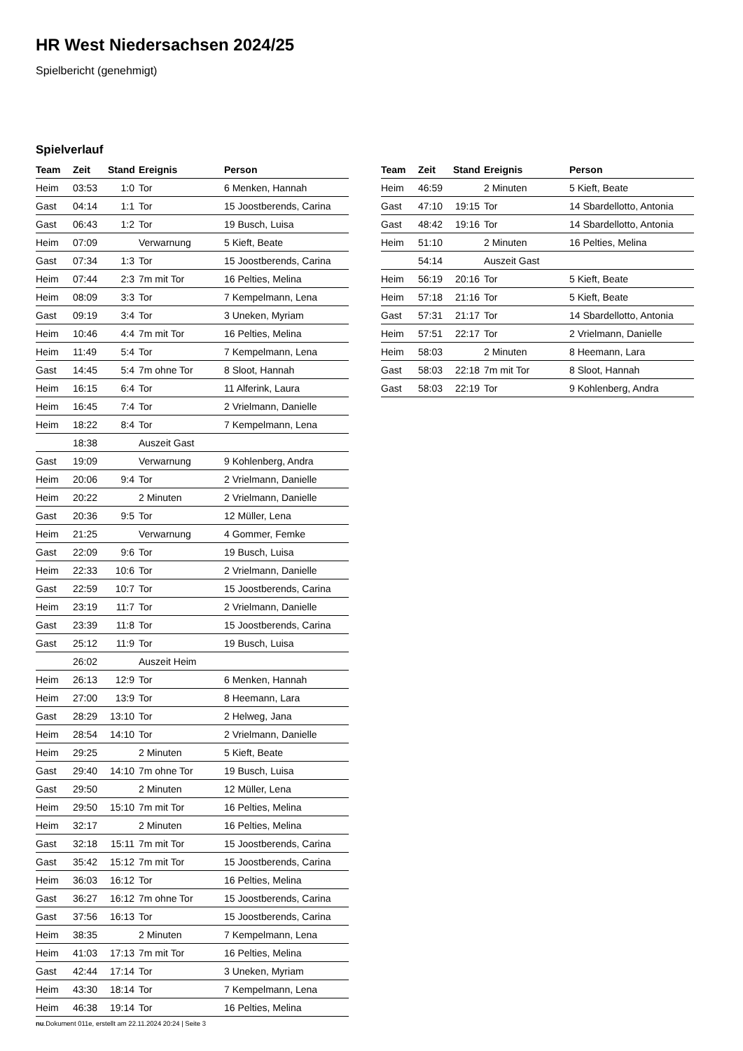HR West Niedersachsen 2024/25
Spielbericht (genehmigt)
Spielverlauf
| Team | Zeit | Stand | Ereignis | Person |
| --- | --- | --- | --- | --- |
| Heim | 03:53 | 1:0 | Tor | 6 Menken, Hannah |
| Gast | 04:14 | 1:1 | Tor | 15 Joostberends, Carina |
| Gast | 06:43 | 1:2 | Tor | 19 Busch, Luisa |
| Heim | 07:09 | | Verwarnung | 5 Kieft, Beate |
| Gast | 07:34 | 1:3 | Tor | 15 Joostberends, Carina |
| Heim | 07:44 | 2:3 | 7m mit Tor | 16 Pelties, Melina |
| Heim | 08:09 | 3:3 | Tor | 7 Kempelmann, Lena |
| Gast | 09:19 | 3:4 | Tor | 3 Uneken, Myriam |
| Heim | 10:46 | 4:4 | 7m mit Tor | 16 Pelties, Melina |
| Heim | 11:49 | 5:4 | Tor | 7 Kempelmann, Lena |
| Gast | 14:45 | 5:4 | 7m ohne Tor | 8 Sloot, Hannah |
| Heim | 16:15 | 6:4 | Tor | 11 Alferink, Laura |
| Heim | 16:45 | 7:4 | Tor | 2 Vrielmann, Danielle |
| Heim | 18:22 | 8:4 | Tor | 7 Kempelmann, Lena |
| | 18:38 | | Auszeit Gast | |
| Gast | 19:09 | | Verwarnung | 9 Kohlenberg, Andra |
| Heim | 20:06 | 9:4 | Tor | 2 Vrielmann, Danielle |
| Heim | 20:22 | | 2 Minuten | 2 Vrielmann, Danielle |
| Gast | 20:36 | 9:5 | Tor | 12 Müller, Lena |
| Heim | 21:25 | | Verwarnung | 4 Gommer, Femke |
| Gast | 22:09 | 9:6 | Tor | 19 Busch, Luisa |
| Heim | 22:33 | 10:6 | Tor | 2 Vrielmann, Danielle |
| Gast | 22:59 | 10:7 | Tor | 15 Joostberends, Carina |
| Heim | 23:19 | 11:7 | Tor | 2 Vrielmann, Danielle |
| Gast | 23:39 | 11:8 | Tor | 15 Joostberends, Carina |
| Gast | 25:12 | 11:9 | Tor | 19 Busch, Luisa |
| | 26:02 | | Auszeit Heim | |
| Heim | 26:13 | 12:9 | Tor | 6 Menken, Hannah |
| Heim | 27:00 | 13:9 | Tor | 8 Heemann, Lara |
| Gast | 28:29 | 13:10 | Tor | 2 Helweg, Jana |
| Heim | 28:54 | 14:10 | Tor | 2 Vrielmann, Danielle |
| Heim | 29:25 | | 2 Minuten | 5 Kieft, Beate |
| Gast | 29:40 | 14:10 | 7m ohne Tor | 19 Busch, Luisa |
| Gast | 29:50 | | 2 Minuten | 12 Müller, Lena |
| Heim | 29:50 | 15:10 | 7m mit Tor | 16 Pelties, Melina |
| Heim | 32:17 | | 2 Minuten | 16 Pelties, Melina |
| Gast | 32:18 | 15:11 | 7m mit Tor | 15 Joostberends, Carina |
| Gast | 35:42 | 15:12 | 7m mit Tor | 15 Joostberends, Carina |
| Heim | 36:03 | 16:12 | Tor | 16 Pelties, Melina |
| Gast | 36:27 | 16:12 | 7m ohne Tor | 15 Joostberends, Carina |
| Gast | 37:56 | 16:13 | Tor | 15 Joostberends, Carina |
| Heim | 38:35 | | 2 Minuten | 7 Kempelmann, Lena |
| Heim | 41:03 | 17:13 | 7m mit Tor | 16 Pelties, Melina |
| Gast | 42:44 | 17:14 | Tor | 3 Uneken, Myriam |
| Heim | 43:30 | 18:14 | Tor | 7 Kempelmann, Lena |
| Heim | 46:38 | 19:14 | Tor | 16 Pelties, Melina |
| Team | Zeit | Stand | Ereignis | Person |
| --- | --- | --- | --- | --- |
| Heim | 46:59 | | 2 Minuten | 5 Kieft, Beate |
| Gast | 47:10 | 19:15 | Tor | 14 Sbardellotto, Antonia |
| Gast | 48:42 | 19:16 | Tor | 14 Sbardellotto, Antonia |
| Heim | 51:10 | | 2 Minuten | 16 Pelties, Melina |
| | 54:14 | | Auszeit Gast | |
| Heim | 56:19 | 20:16 | Tor | 5 Kieft, Beate |
| Heim | 57:18 | 21:16 | Tor | 5 Kieft, Beate |
| Gast | 57:31 | 21:17 | Tor | 14 Sbardellotto, Antonia |
| Heim | 57:51 | 22:17 | Tor | 2 Vrielmann, Danielle |
| Heim | 58:03 | | 2 Minuten | 8 Heemann, Lara |
| Gast | 58:03 | 22:18 | 7m mit Tor | 8 Sloot, Hannah |
| Gast | 58:03 | 22:19 | Tor | 9 Kohlenberg, Andra |
nu.Dokument 011e, erstellt am 22.11.2024 20:24 | Seite 3